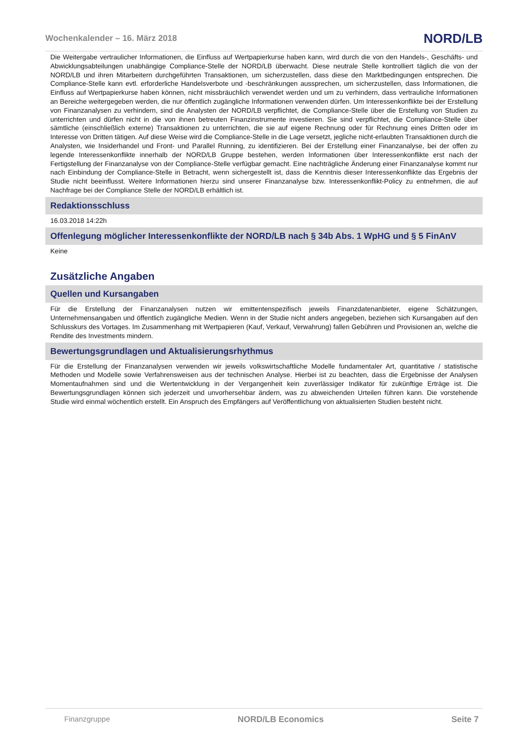Wochenkalender – 16. März 2018 NORD/LB
Die Weitergabe vertraulicher Informationen, die Einfluss auf Wertpapierkurse haben kann, wird durch die von den Handels-, Geschäfts- und Abwicklungsabteilungen unabhängige Compliance-Stelle der NORD/LB überwacht. Diese neutrale Stelle kontrolliert täglich die von der NORD/LB und ihren Mitarbeitern durchgeführten Transaktionen, um sicherzustellen, dass diese den Marktbedingungen entsprechen. Die Compliance-Stelle kann evtl. erforderliche Handelsverbote und -beschränkungen aussprechen, um sicherzustellen, dass Informationen, die Einfluss auf Wertpapierkurse haben können, nicht missbräuchlich verwendet werden und um zu verhindern, dass vertrauliche Informationen an Bereiche weitergegeben werden, die nur öffentlich zugängliche Informationen verwenden dürfen. Um Interessenkonflikte bei der Erstellung von Finanzanalysen zu verhindern, sind die Analysten der NORD/LB verpflichtet, die Compliance-Stelle über die Erstellung von Studien zu unterrichten und dürfen nicht in die von ihnen betreuten Finanzinstrumente investieren. Sie sind verpflichtet, die Compliance-Stelle über sämtliche (einschließlich externe) Transaktionen zu unterrichten, die sie auf eigene Rechnung oder für Rechnung eines Dritten oder im Interesse von Dritten tätigen. Auf diese Weise wird die Compliance-Stelle in die Lage versetzt, jegliche nicht-erlaubten Transaktionen durch die Analysten, wie Insiderhandel und Front- und Parallel Running, zu identifizieren. Bei der Erstellung einer Finanzanalyse, bei der offen zu legende Interessenkonflikte innerhalb der NORD/LB Gruppe bestehen, werden Informationen über Interessenkonflikte erst nach der Fertigstellung der Finanzanalyse von der Compliance-Stelle verfügbar gemacht. Eine nachträgliche Änderung einer Finanzanalyse kommt nur nach Einbindung der Compliance-Stelle in Betracht, wenn sichergestellt ist, dass die Kenntnis dieser Interessenkonflikte das Ergebnis der Studie nicht beeinflusst. Weitere Informationen hierzu sind unserer Finanzanalyse bzw. Interessenkonflikt-Policy zu entnehmen, die auf Nachfrage bei der Compliance Stelle der NORD/LB erhältlich ist.
Redaktionsschluss
16.03.2018 14:22h
Offenlegung möglicher Interessenkonflikte der NORD/LB nach § 34b Abs. 1 WpHG und § 5 FinAnV
Keine
Zusätzliche Angaben
Quellen und Kursangaben
Für die Erstellung der Finanzanalysen nutzen wir emittentenspezifisch jeweils Finanzdatenanbieter, eigene Schätzungen, Unternehmensangaben und öffentlich zugängliche Medien. Wenn in der Studie nicht anders angegeben, beziehen sich Kursangaben auf den Schlusskurs des Vortages. Im Zusammenhang mit Wertpapieren (Kauf, Verkauf, Verwahrung) fallen Gebühren und Provisionen an, welche die Rendite des Investments mindern.
Bewertungsgrundlagen und Aktualisierungsrhythmus
Für die Erstellung der Finanzanalysen verwenden wir jeweils volkswirtschaftliche Modelle fundamentaler Art, quantitative / statistische Methoden und Modelle sowie Verfahrensweisen aus der technischen Analyse. Hierbei ist zu beachten, dass die Ergebnisse der Analysen Momentaufnahmen sind und die Wertentwicklung in der Vergangenheit kein zuverlässiger Indikator für zukünftige Erträge ist. Die Bewertungsgrundlagen können sich jederzeit und unvorhersehbar ändern, was zu abweichenden Urteilen führen kann. Die vorstehende Studie wird einmal wöchentlich erstellt. Ein Anspruch des Empfängers auf Veröffentlichung von aktualisierten Studien besteht nicht.
Finanzgruppe NORD/LB Economics Seite 7